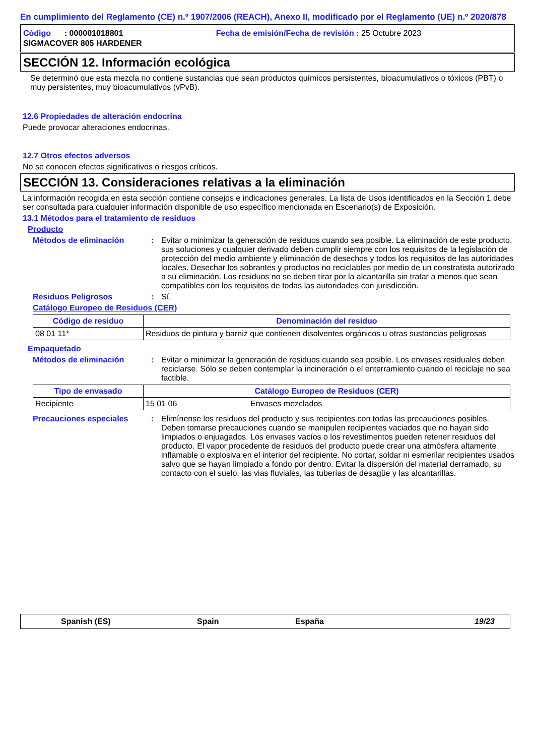En cumplimiento del Reglamento (CE) n.º 1907/2006 (REACH), Anexo II, modificado por el Reglamento (UE) n.º 2020/878
Código : 000001018801 Fecha de emisión/Fecha de revisión : 25 Octubre 2023
SIGMACOVER 805 HARDENER
SECCIÓN 12. Información ecológica
Se determinó que esta mezcla no contiene sustancias que sean productos químicos persistentes, bioacumulativos o tóxicos (PBT) o muy persistentes, muy bioacumulativos (vPvB).
12.6 Propiedades de alteración endocrina
Puede provocar alteraciones endocrinas.
12.7 Otros efectos adversos
No se conocen efectos significativos o riesgos críticos.
SECCIÓN 13. Consideraciones relativas a la eliminación
La información recogida en esta sección contiene consejos e indicaciones generales. La lista de Usos identificados en la Sección 1 debe ser consultada para cualquier información disponible de uso específico mencionada en Escenario(s) de Exposición.
13.1 Métodos para el tratamiento de residuos
Producto
Métodos de eliminación : Evitar o minimizar la generación de residuos cuando sea posible. La eliminación de este producto, sus soluciones y cualquier derivado deben cumplir siempre con los requisitos de la legislación de protección del medio ambiente y eliminación de desechos y todos los requisitos de las autoridades locales. Desechar los sobrantes y productos no reciclables por medio de un constratista autorizado a su eliminación. Los residuos no se deben tirar por la alcantarilla sin tratar a menos que sean compatibles con los requisitos de todas las autoridades con jurisdicción.
Residuos Peligrosos : Sí.
Catálogo Europeo de Residuos (CER)
| Código de residuo | Denominación del residuo |
| --- | --- |
| 08 01 11* | Residuos de pintura y barniz que contienen disolventes orgánicos u otras sustancias peligrosas |
Empaquetado
Métodos de eliminación : Evitar o minimizar la generación de residuos cuando sea posible. Los envases residuales deben reciclarse. Sólo se deben contemplar la incineración o el enterramiento cuando el reciclaje no sea factible.
| Tipo de envasado | Catálogo Europeo de Residuos (CER) | |
| --- | --- | --- |
| Recipiente | 15 01 06 | Envases mezclados |
Precauciones especiales : Elimínense los residuos del producto y sus recipientes con todas las precauciones posibles. Deben tomarse precauciones cuando se manipulen recipientes vaciados que no hayan sido limpiados o enjuagados. Los envases vacíos o los revestimentos pueden retener residuos del producto. El vapor procedente de residuos del producto puede crear una atmósfera altamente inflamable o explosiva en el interior del recipiente. No cortar, soldar ni esmerilar recipientes usados salvo que se hayan limpiado a fondo por dentro. Evitar la dispersión del material derramado, su contacto con el suelo, las vias fluviales, las tuberías de desagüe y las alcantarillas.
Spanish (ES) Spain España 19/23